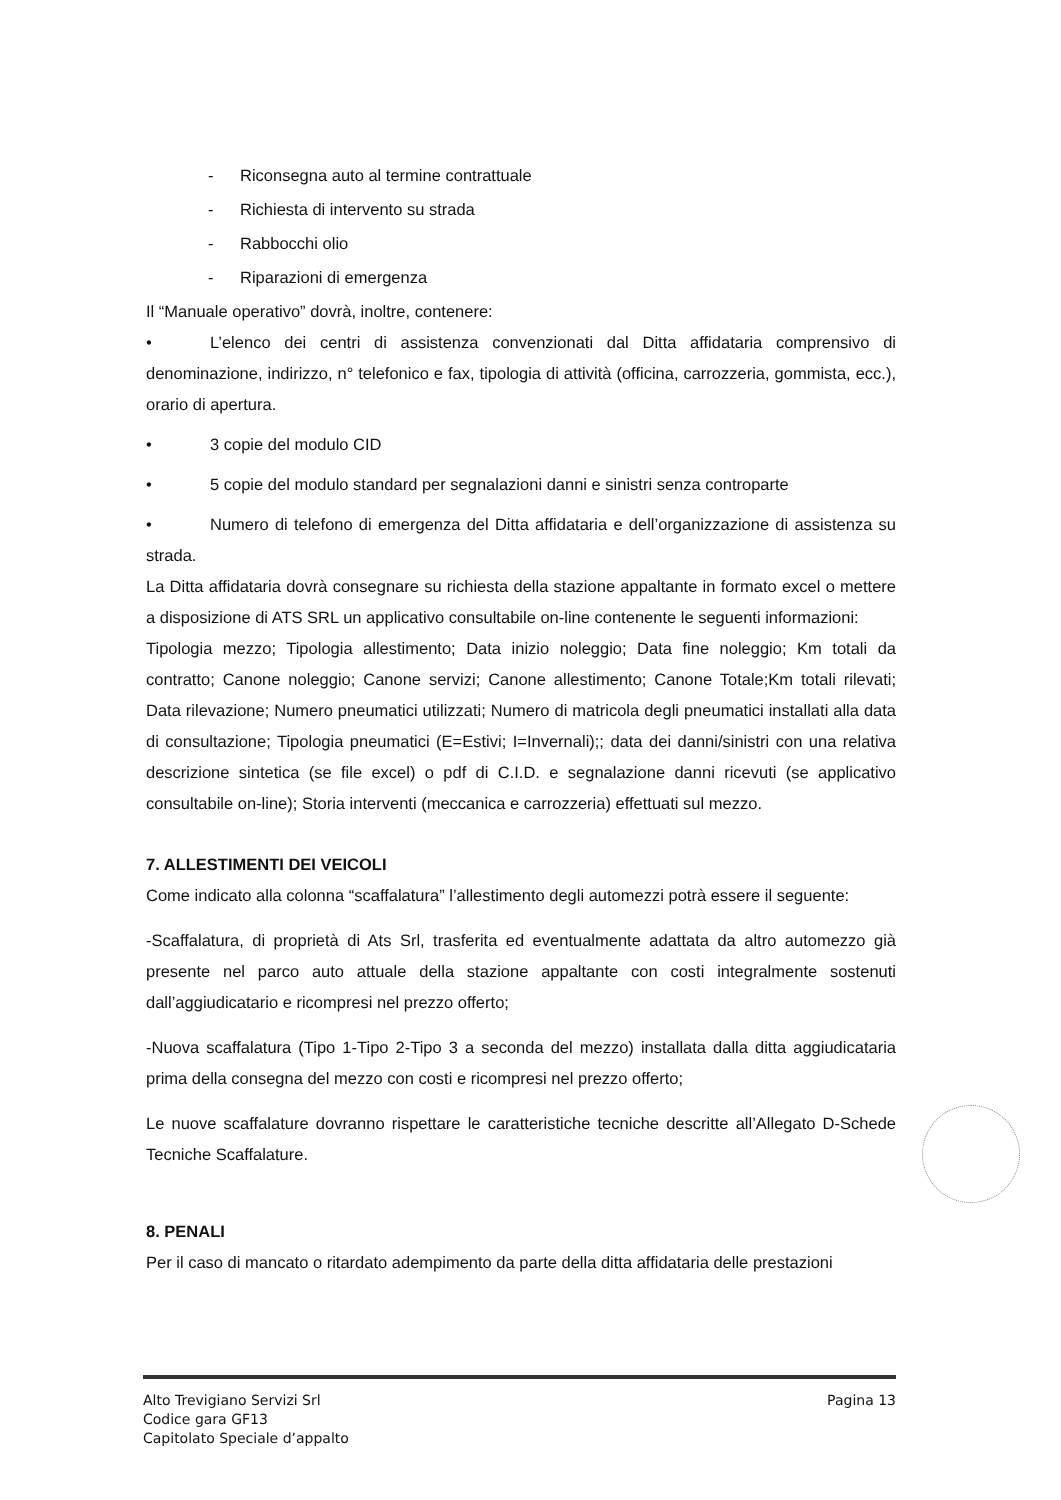- Riconsegna auto al termine contrattuale
- Richiesta di intervento su strada
- Rabbocchi olio
- Riparazioni di emergenza
Il “Manuale operativo” dovrà, inoltre, contenere:
• L’elenco dei centri di assistenza convenzionati dal Ditta affidataria comprensivo di denominazione, indirizzo, n° telefonico e fax, tipologia di attività (officina, carrozzeria, gommista, ecc.), orario di apertura.
• 3 copie del modulo CID
• 5 copie del modulo standard per segnalazioni danni e sinistri senza controparte
• Numero di telefono di emergenza del Ditta affidataria e dell’organizzazione di assistenza su strada.
La Ditta affidataria dovrà consegnare su richiesta della stazione appaltante in formato excel o mettere a disposizione di ATS SRL un applicativo consultabile on-line contenente le seguenti informazioni:
Tipologia mezzo; Tipologia allestimento; Data inizio noleggio; Data fine noleggio; Km totali da contratto; Canone noleggio; Canone servizi; Canone allestimento; Canone Totale;Km totali rilevati; Data rilevazione; Numero pneumatici utilizzati; Numero di matricola degli pneumatici installati alla data di consultazione; Tipologia pneumatici (E=Estivi; I=Invernali);; data dei danni/sinistri con una relativa descrizione sintetica (se file excel) o pdf di C.I.D. e segnalazione danni ricevuti (se applicativo consultabile on-line); Storia interventi (meccanica e carrozzeria) effettuati sul mezzo.
7. ALLESTIMENTI DEI VEICOLI
Come indicato alla colonna “scaffalatura” l’allestimento degli automezzi potrà essere il seguente:
-Scaffalatura, di proprietà di Ats Srl, trasferita ed eventualmente adattata da altro automezzo già presente nel parco auto attuale della stazione appaltante con costi integralmente sostenuti dall’aggiudicatario e ricompresi nel prezzo offerto;
-Nuova scaffalatura (Tipo 1-Tipo 2-Tipo 3 a seconda del mezzo) installata dalla ditta aggiudicataria prima della consegna del mezzo con costi e ricompresi nel prezzo offerto;
Le nuove scaffalature dovranno rispettare le caratteristiche tecniche descritte all’Allegato D-Schede Tecniche Scaffalature.
8. PENALI
Per il caso di mancato o ritardato adempimento da parte della ditta affidataria delle prestazioni
Pagina 13 Alto Trevigiano Servizi Srl
Codice gara GF13
Capitolato Speciale d’appalto